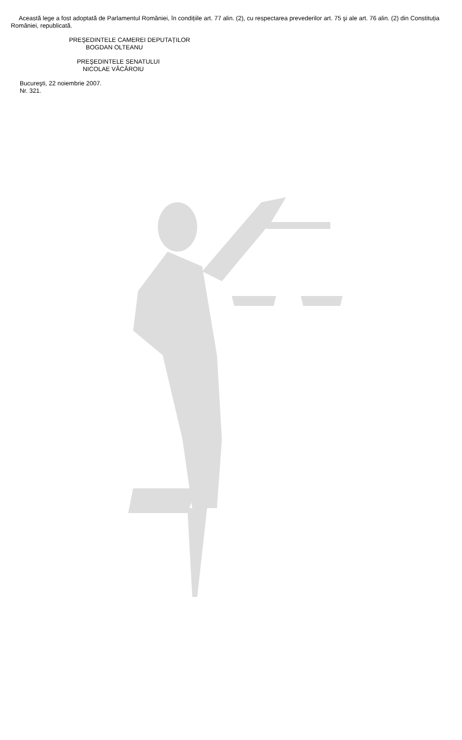Această lege a fost adoptată de Parlamentul României, în condițiile art. 77 alin. (2), cu respectarea prevederilor art. 75 şi ale art. 76 alin. (2) din Constituția României, republicată.
PREŞEDINTELE CAMEREI DEPUTAȚILOR
BOGDAN OLTEANU
PREŞEDINTELE SENATULUI
NICOLAE VĂCĂROIU
Bucureşti, 22 noiembrie 2007.
Nr. 321.